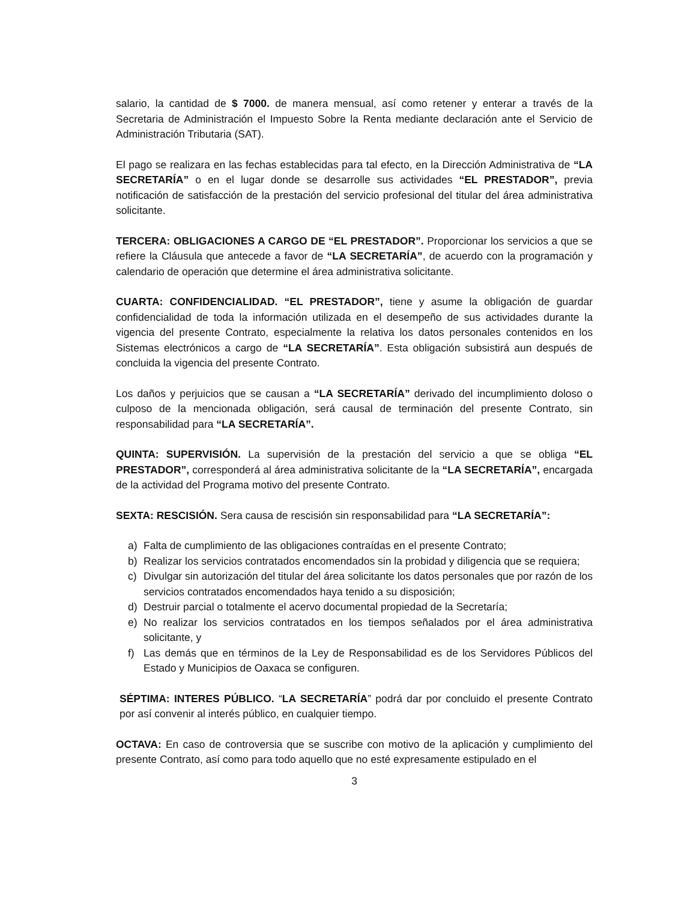salario, la cantidad de $ 7000. de manera mensual, así como retener y enterar a través de la Secretaria de Administración el Impuesto Sobre la Renta mediante declaración ante el Servicio de Administración Tributaria (SAT).
El pago se realizara en las fechas establecidas para tal efecto, en la Dirección Administrativa de “LA SECRETARÍA” o en el lugar donde se desarrolle sus actividades “EL PRESTADOR”, previa notificación de satisfacción de la prestación del servicio profesional del titular del área administrativa solicitante.
TERCERA: OBLIGACIONES A CARGO DE “EL PRESTADOR”. Proporcionar los servicios a que se refiere la Cláusula que antecede a favor de “LA SECRETARÍA”, de acuerdo con la programación y calendario de operación que determine el área administrativa solicitante.
CUARTA: CONFIDENCIALIDAD. “EL PRESTADOR”, tiene y asume la obligación de guardar confidencialidad de toda la información utilizada en el desempeño de sus actividades durante la vigencia del presente Contrato, especialmente la relativa los datos personales contenidos en los Sistemas electrónicos a cargo de “LA SECRETARÍA”. Esta obligación subsistirá aun después de concluida la vigencia del presente Contrato.
Los daños y perjuicios que se causan a “LA SECRETARÍA” derivado del incumplimiento doloso o culposo de la mencionada obligación, será causal de terminación del presente Contrato, sin responsabilidad para “LA SECRETARÍA”.
QUINTA: SUPERVISIÓN. La supervisión de la prestación del servicio a que se obliga “EL PRESTADOR”, corresponderá al área administrativa solicitante de la “LA SECRETARÍA”, encargada de la actividad del Programa motivo del presente Contrato.
SEXTA: RESCISIÓN. Sera causa de rescisión sin responsabilidad para “LA SECRETARÍA”:
a) Falta de cumplimiento de las obligaciones contraídas en el presente Contrato;
b) Realizar los servicios contratados encomendados sin la probidad y diligencia que se requiera;
c) Divulgar sin autorización del titular del área solicitante los datos personales que por razón de los servicios contratados encomendados haya tenido a su disposición;
d) Destruir parcial o totalmente el acervo documental propiedad de la Secretaría;
e) No realizar los servicios contratados en los tiempos señalados por el área administrativa solicitante, y
f) Las demás que en términos de la Ley de Responsabilidad es de los Servidores Públicos del Estado y Municipios de Oaxaca se configuren.
SÉPTIMA: INTERES PÚBLICO. “LA SECRETARÍA” podrá dar por concluido el presente Contrato por así convenir al interés público, en cualquier tiempo.
OCTAVA: En caso de controversia que se suscribe con motivo de la aplicación y cumplimiento del presente Contrato, así como para todo aquello que no esté expresamente estipulado en el
3